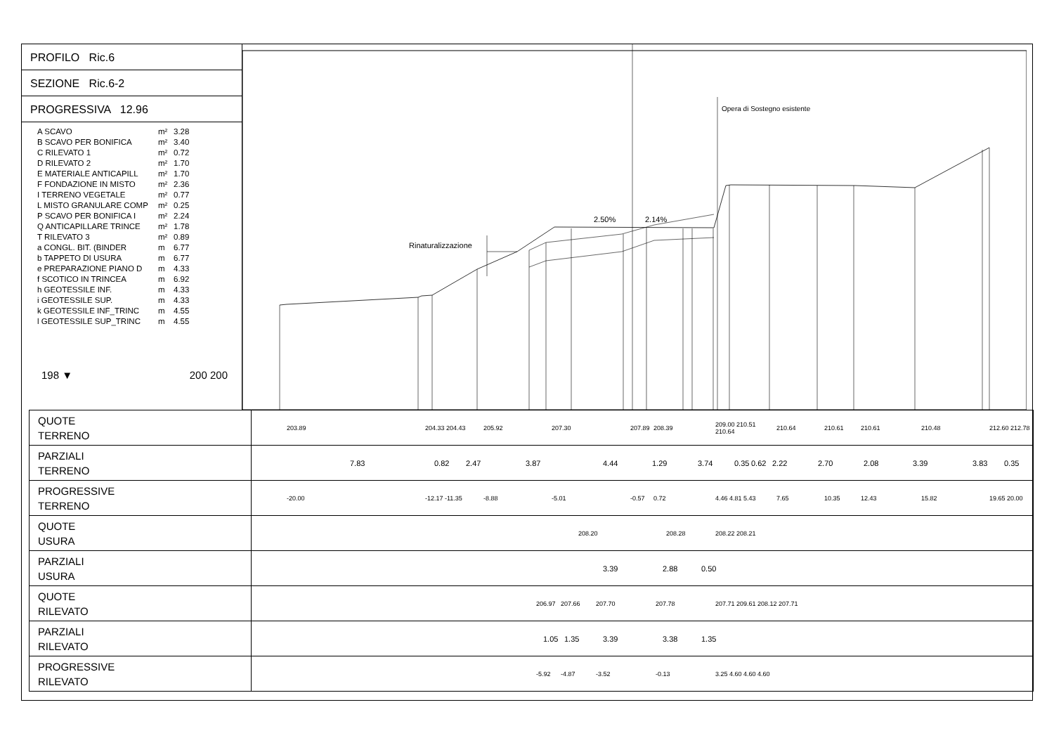PROFILO Ric.6
SEZIONE Ric.6-2
PROGRESSIVA 12.96
A SCAVO m² 3.28
B SCAVO PER BONIFICA m² 3.40
C RILEVATO 1 m² 0.72
D RILEVATO 2 m² 1.70
E MATERIALE ANTICAPILL m² 1.70
F FONDAZIONE IN MISTO m² 2.36
I TERRENO VEGETALE m² 0.77
L MISTO GRANULARE COMP m² 0.25
P SCAVO PER BONIFICA I m² 2.24
Q ANTICAPILLARE TRINCE m² 1.78
T RILEVATO 3 m² 0.89
a CONGL. BIT. (BINDER m 6.77
b TAPPETO DI USURA m 6.77
e PREPARAZIONE PIANO D m 4.33
f SCOTICO IN TRINCEA m 6.92
h GEOTESSILE INF. m 4.33
i GEOTESSILE SUP. m 4.33
k GEOTESSILE INF_TRINC m 4.55
l GEOTESSILE SUP_TRINC m 4.55
198 ▼ 200 200
Rinaturalizzazione
2.50%
2.14%
Opera di Sostegno esistente
| QUOTE TERRENO | 203.89 204.33 204.43 205.92 207.30 207.89 208.39 209.00 210.51 210.64 210.64 210.61 210.61 210.48 212.60 212.78 |
| PARZIALI TERRENO | 7.83 0.82 2.47 3.87 4.44 1.29 3.74 0.35 0.62 2.22 2.70 2.08 3.39 3.83 0.35 |
| PROGRESSIVE TERRENO | -20.00 -12.17 -11.35 -8.88 -5.01 -0.57 0.72 4.46 4.81 5.43 7.65 10.35 12.43 15.82 19.65 20.00 |
| QUOTE USURA | 208.20 208.28 208.22 208.21 |
| PARZIALI USURA | 3.39 2.88 0.50 |
| QUOTE RILEVATO | 206.97 207.66 207.70 207.78 207.71 209.61 208.12 207.71 |
| PARZIALI RILEVATO | 1.05 1.35 3.39 3.38 1.35 |
| PROGRESSIVE RILEVATO | -5.92 -4.87 -3.52 -0.13 3.25 4.60 4.60 4.60 |